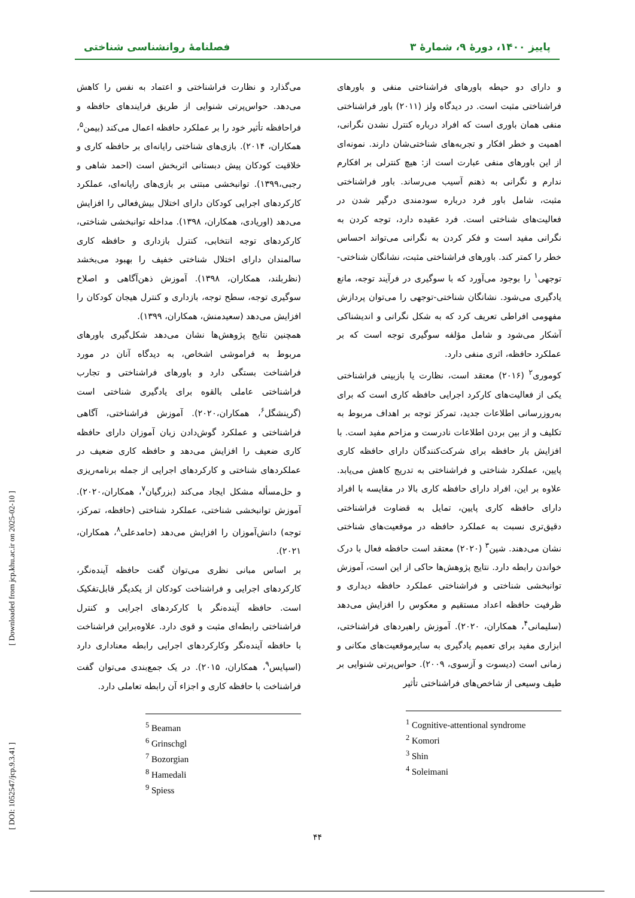پاییز ۱۴۰۰، دورهٔ ۹، شمارهٔ ۳ فصلنامهٔ روانشناسی شناختی
و دارای دو حیطه باورهای فراشناختی منفی و باورهای فراشناختی مثبت است. در دیدگاه ولز (۲۰۱۱) باور فراشناختی منفی همان باوری است که افراد درباره کنترل نشدن نگرانی، اهمیت و خطر افکار و تجربه‌های شناختی‌شان دارند. نمونه‌ای از این باورهای منفی عبارت است از: هیچ کنترلی بر افکارم ندارم و نگرانی به ذهنم آسیب می‌رساند. باور فراشناختی مثبت، شامل باور فرد درباره سودمندی درگیر شدن در فعالیت‌های شناختی است. فرد عقیده دارد، توجه کردن به نگرانی مفید است و فکر کردن به نگرانی می‌تواند احساس خطر را کمتر کند. باورهای فراشناختی مثبت، نشانگان شناختی-توجهی<sup>۱</sup> را بوجود می‌آورد که با سوگیری در فرآیند توجه، مانع یادگیری می‌شود. نشانگان شناختی-توجهی را می‌توان پردازش مفهومی افراطی تعریف کرد که به شکل نگرانی و اندیشناکی آشکار می‌شود و شامل مؤلفه سوگیری توجه است که بر عملکرد حافظه، اثری منفی دارد.
کوموری<sup>۲</sup> (۲۰۱۶) معتقد است، نظارت یا بازبینی فراشناختی یکی از فعالیت‌های کارکرد اجرایی حافظه کاری است که برای به‌روزرسانی اطلاعات جدید، تمرکز توجه بر اهداف مربوط به تکلیف و از بین بردن اطلاعات نادرست و مزاحم مفید است. با افزایش بار حافظه برای شرکت‌کنندگان دارای حافظه کاری پایین، عملکرد شناختی و فراشناختی به تدریج کاهش می‌یابد. علاوه بر این، افراد دارای حافظه کاری بالا در مقایسه با افراد دارای حافظه کاری پایین، تمایل به قضاوت فراشناختی دقیق‌تری نسبت به عملکرد حافظه در موقعیت‌های شناختی نشان می‌دهند. شین<sup>۳</sup> (۲۰۲۰) معتقد است حافظه فعال با درک خواندن رابطه دارد. نتایج پژوهش‌ها حاکی از این است، آموزش توانبخشی شناختی و فراشناختی عملکرد حافظه دیداری و ظرفیت حافظه اعداد مستقیم و معکوس را افزایش می‌دهد (سلیمانی<sup>۴</sup>، همکاران، ۲۰۲۰). آموزش راهبردهای فراشناختی، ابزاری مفید برای تعمیم یادگیری به سایرموقعیت‌های مکانی و زمانی است (دیسوت و آزسوی، ۲۰۰۹). حواس‌پرتی شنوایی بر طیف وسیعی از شاخص‌های فراشناختی تأثیر
<sup>1</sup> Cognitive-attentional syndrome
<sup>2</sup> Komori
<sup>3</sup> Shin
<sup>4</sup> Soleimani
می‌گذارد و نظارت فراشناختی و اعتماد به نفس را کاهش می‌دهد. حواس‌پرتی شنوایی از طریق فرایندهای حافظه و فراحافظه تأثیر خود را بر عملکرد حافظه اعمال می‌کند (بیمن<sup>۵</sup>، همکاران، ۲۰۱۴). بازی‌های شناختی رایانه‌ای بر حافظه کاری و خلاقیت کودکان پیش دبستانی اثربخش است (احمد شاهی و رجبی،۱۳۹۹). توانبخشی مبتنی بر بازی‌های رایانه‌ای، عملکرد کارکردهای اجرایی کودکان دارای اختلال بیش‌فعالی را افزایش می‌دهد (اوریادی، همکاران، ۱۳۹۸). مداخله توانبخشی شناختی، کارکردهای توجه انتخابی، کنترل بازداری و حافظه کاری سالمندان دارای اختلال شناختی خفیف را بهبود می‌بخشد (نظربلند، همکاران، ۱۳۹۸). آموزش ذهن‌آگاهی و اصلاح سوگیری توجه، سطح توجه، بازداری و کنترل هیجان کودکان را افزایش می‌دهد (سعیدمنش، همکاران، ۱۳۹۹).
همچنین نتایج پژوهش‌ها نشان می‌دهد شکل‌گیری باورهای مربوط به فراموشی اشخاص، به دیدگاه آنان در مورد فراشناخت بستگی دارد و باورهای فراشناختی و تجارب فراشناختی عاملی بالقوه برای یادگیری شناختی است (گرینشگل<sup>۶</sup>، همکاران،۲۰۲۰). آموزش فراشناختی، آگاهی فراشناختی و عملکرد گوش‌دادن زبان آموزان دارای حافظه کاری ضعیف را افزایش می‌دهد و حافظه کاری ضعیف در عملکردهای شناختی و کارکردهای اجرایی از جمله برنامه‌ریزی و حل‌مسأله مشکل ایجاد می‌کند (بزرگیان<sup>۷</sup>، همکاران،۲۰۲۰). آموزش توانبخشی شناختی، عملکرد شناختی (حافظه، تمرکز، توجه) دانش‌آموزان را افزایش می‌دهد (حامدعلی<sup>۸</sup>، همکاران، ۲۰۲۱).
بر اساس مبانی نظری می‌توان گفت حافظه آینده‌نگر، کارکردهای اجرایی و فراشناخت کودکان از یکدیگر قابل‌تفکیک است. حافظه آینده‌نگر با کارکردهای اجرایی و کنترل فراشناختی رابطه‌ای مثبت و قوی دارد. علاوه‌براین فراشناخت با حافظه آینده‌نگر وکارکردهای اجرایی رابطه معناداری دارد (اسپایس<sup>۹</sup>، همکاران، ۲۰۱۵). در یک جمع‌بندی می‌توان گفت فراشناخت با حافظه کاری و اجزاء آن رابطه تعاملی دارد.
<sup>5</sup> Beaman
<sup>6</sup> Grinschgl
<sup>7</sup> Bozorgian
<sup>8</sup> Hamedali
<sup>9</sup> Spiess
۴۴
[ Downloaded from jcp.khu.ac.ir on 2025-02-10 ]
[ DOI: 1052547/jcp.9.3.41 ]